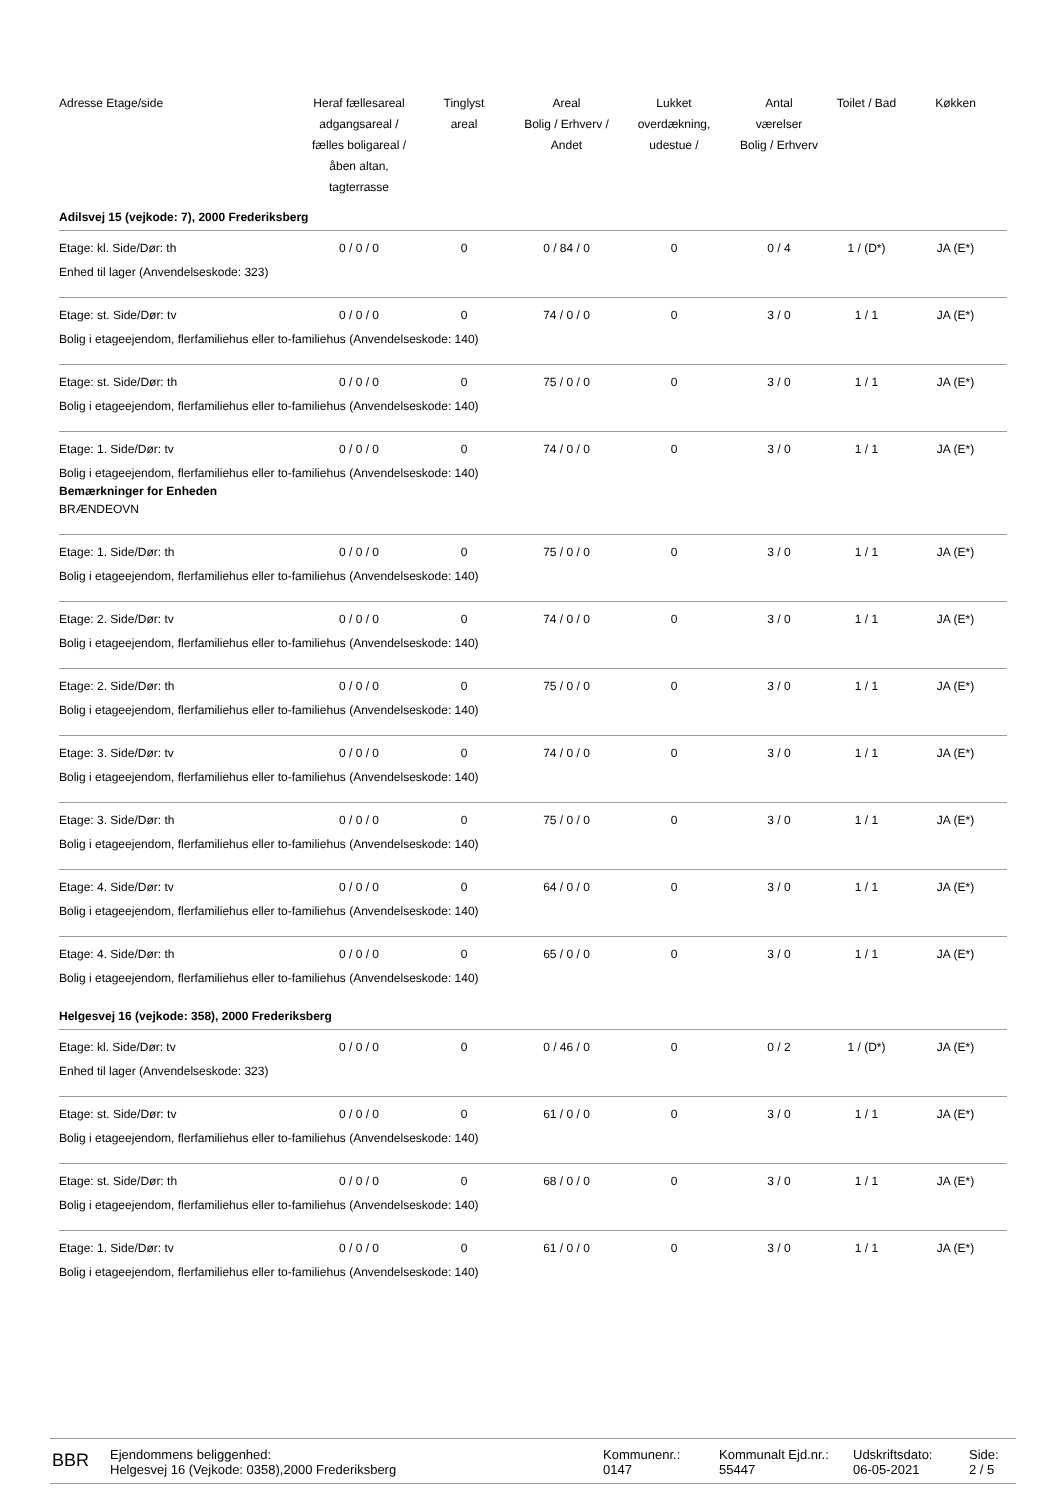| Adresse Etage/side | Heraf fællesareal adgangsareal / fælles boligareal / åben altan, tagterrasse | Tinglyst areal | Areal Bolig / Erhverv / Andet | Lukket overdækning, udestue / | Antal værelser Bolig / Erhverv | Toilet / Bad | Køkken |
| --- | --- | --- | --- | --- | --- | --- | --- |
| Adilsvej 15 (vejkode: 7), 2000 Frederiksberg | | | | | | | |
| Etage: kl. Side/Dør: th | 0 / 0 / 0 | 0 | 0 / 84 / 0 | 0 | 0 / 4 | 1 / (D*) | JA (E*) |
| Enhed til lager (Anvendelseskode: 323) | | | | | | | |
| Etage: st. Side/Dør: tv | 0 / 0 / 0 | 0 | 74 / 0 / 0 | 0 | 3 / 0 | 1 / 1 | JA (E*) |
| Bolig i etageejendom, flerfamiliehus eller to-familiehus (Anvendelseskode: 140) | | | | | | | |
| Etage: st. Side/Dør: th | 0 / 0 / 0 | 0 | 75 / 0 / 0 | 0 | 3 / 0 | 1 / 1 | JA (E*) |
| Bolig i etageejendom, flerfamiliehus eller to-familiehus (Anvendelseskode: 140) | | | | | | | |
| Etage: 1. Side/Dør: tv | 0 / 0 / 0 | 0 | 74 / 0 / 0 | 0 | 3 / 0 | 1 / 1 | JA (E*) |
| Bolig i etageejendom, flerfamiliehus eller to-familiehus (Anvendelseskode: 140) Bemærkninger for Enheden BRÆNDEOVN | | | | | | | |
| Etage: 1. Side/Dør: th | 0 / 0 / 0 | 0 | 75 / 0 / 0 | 0 | 3 / 0 | 1 / 1 | JA (E*) |
| Bolig i etageejendom, flerfamiliehus eller to-familiehus (Anvendelseskode: 140) | | | | | | | |
| Etage: 2. Side/Dør: tv | 0 / 0 / 0 | 0 | 74 / 0 / 0 | 0 | 3 / 0 | 1 / 1 | JA (E*) |
| Bolig i etageejendom, flerfamiliehus eller to-familiehus (Anvendelseskode: 140) | | | | | | | |
| Etage: 2. Side/Dør: th | 0 / 0 / 0 | 0 | 75 / 0 / 0 | 0 | 3 / 0 | 1 / 1 | JA (E*) |
| Bolig i etageejendom, flerfamiliehus eller to-familiehus (Anvendelseskode: 140) | | | | | | | |
| Etage: 3. Side/Dør: tv | 0 / 0 / 0 | 0 | 74 / 0 / 0 | 0 | 3 / 0 | 1 / 1 | JA (E*) |
| Bolig i etageejendom, flerfamiliehus eller to-familiehus (Anvendelseskode: 140) | | | | | | | |
| Etage: 3. Side/Dør: th | 0 / 0 / 0 | 0 | 75 / 0 / 0 | 0 | 3 / 0 | 1 / 1 | JA (E*) |
| Bolig i etageejendom, flerfamiliehus eller to-familiehus (Anvendelseskode: 140) | | | | | | | |
| Etage: 4. Side/Dør: tv | 0 / 0 / 0 | 0 | 64 / 0 / 0 | 0 | 3 / 0 | 1 / 1 | JA (E*) |
| Bolig i etageejendom, flerfamiliehus eller to-familiehus (Anvendelseskode: 140) | | | | | | | |
| Etage: 4. Side/Dør: th | 0 / 0 / 0 | 0 | 65 / 0 / 0 | 0 | 3 / 0 | 1 / 1 | JA (E*) |
| Bolig i etageejendom, flerfamiliehus eller to-familiehus (Anvendelseskode: 140) | | | | | | | |
| Helgesvej 16 (vejkode: 358), 2000 Frederiksberg | | | | | | | |
| Etage: kl. Side/Dør: tv | 0 / 0 / 0 | 0 | 0 / 46 / 0 | 0 | 0 / 2 | 1 / (D*) | JA (E*) |
| Enhed til lager (Anvendelseskode: 323) | | | | | | | |
| Etage: st. Side/Dør: tv | 0 / 0 / 0 | 0 | 61 / 0 / 0 | 0 | 3 / 0 | 1 / 1 | JA (E*) |
| Bolig i etageejendom, flerfamiliehus eller to-familiehus (Anvendelseskode: 140) | | | | | | | |
| Etage: st. Side/Dør: th | 0 / 0 / 0 | 0 | 68 / 0 / 0 | 0 | 3 / 0 | 1 / 1 | JA (E*) |
| Bolig i etageejendom, flerfamiliehus eller to-familiehus (Anvendelseskode: 140) | | | | | | | |
| Etage: 1. Side/Dør: tv | 0 / 0 / 0 | 0 | 61 / 0 / 0 | 0 | 3 / 0 | 1 / 1 | JA (E*) |
| Bolig i etageejendom, flerfamiliehus eller to-familiehus (Anvendelseskode: 140) | | | | | | | |
BBR
Ejendommens beliggenhed:
Helgesvej 16 (Vejkode: 0358),2000 Frederiksberg
Kommunenr.:
0147
Kommunalt Ejd.nr.:
55447
Udskriftsdato:
06-05-2021
Side:
2 / 5